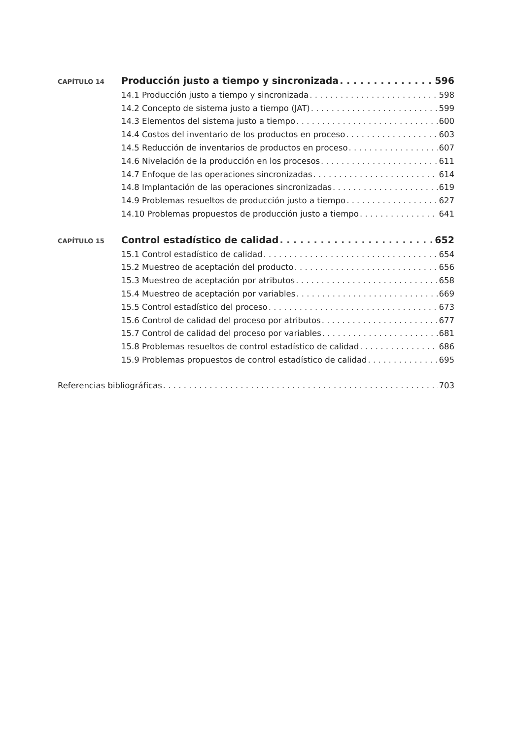CAPÍTULO 14 Producción justo a tiempo y sincronizada 596
14.1 Producción justo a tiempo y sincronizada 598
14.2 Concepto de sistema justo a tiempo (JAT) 599
14.3 Elementos del sistema justo a tiempo 600
14.4 Costos del inventario de los productos en proceso 603
14.5 Reducción de inventarios de productos en proceso 607
14.6 Nivelación de la producción en los procesos 611
14.7 Enfoque de las operaciones sincronizadas 614
14.8 Implantación de las operaciones sincronizadas 619
14.9 Problemas resueltos de producción justo a tiempo 627
14.10 Problemas propuestos de producción justo a tiempo 641
CAPÍTULO 15 Control estadístico de calidad 652
15.1 Control estadístico de calidad 654
15.2 Muestreo de aceptación del producto 656
15.3 Muestreo de aceptación por atributos 658
15.4 Muestreo de aceptación por variables 669
15.5 Control estadístico del proceso 673
15.6 Control de calidad del proceso por atributos 677
15.7 Control de calidad del proceso por variables 681
15.8 Problemas resueltos de control estadístico de calidad 686
15.9 Problemas propuestos de control estadístico de calidad 695
Referencias bibliográficas 703